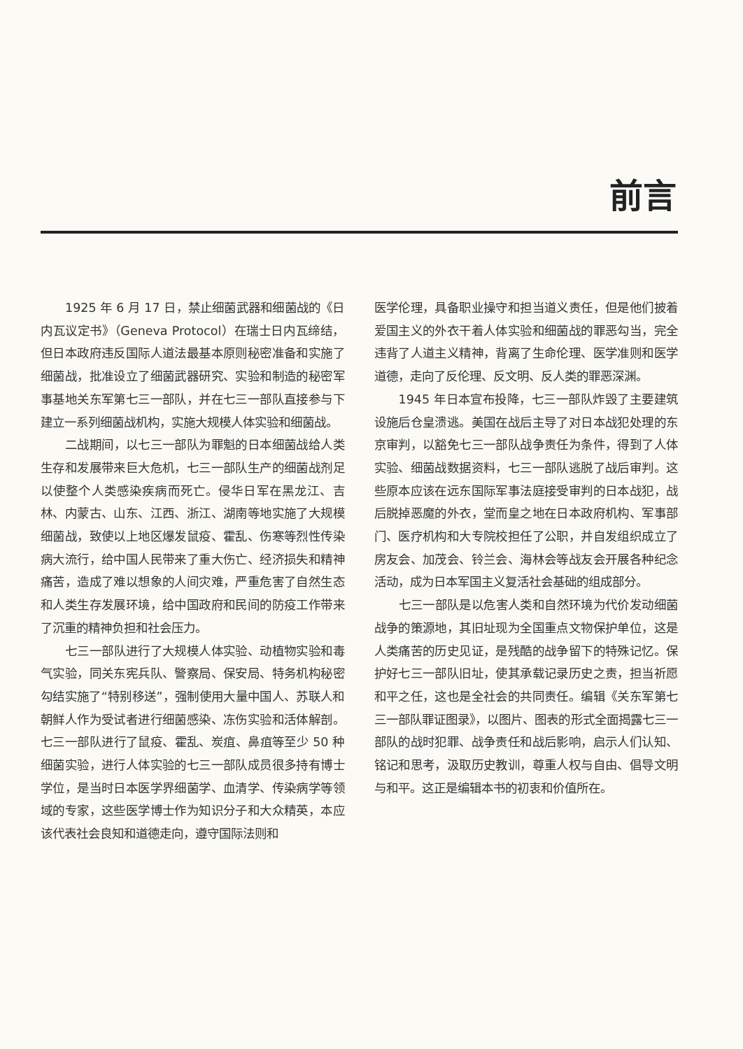前言
1925 年 6 月 17 日，禁止细菌武器和细菌战的《日内瓦议定书》（Geneva Protocol）在瑞士日内瓦缔结，但日本政府违反国际人道法最基本原则秘密准备和实施了细菌战，批准设立了细菌武器研究、实验和制造的秘密军事基地关东军第七三一部队，并在七三一部队直接参与下建立一系列细菌战机构，实施大规模人体实验和细菌战。
二战期间，以七三一部队为罪魁的日本细菌战给人类生存和发展带来巨大危机，七三一部队生产的细菌战剂足以使整个人类感染疾病而死亡。侵华日军在黑龙江、吉林、内蒙古、山东、江西、浙江、湖南等地实施了大规模细菌战，致使以上地区爆发鼠疫、霍乱、伤寒等烈性传染病大流行，给中国人民带来了重大伤亡、经济损失和精神痛苦，造成了难以想象的人间灾难，严重危害了自然生态和人类生存发展环境，给中国政府和民间的防疫工作带来了沉重的精神负担和社会压力。
七三一部队进行了大规模人体实验、动植物实验和毒气实验，同关东宪兵队、警察局、保安局、特务机构秘密勾结实施了“特别移送”，强制使用大量中国人、苏联人和朝鲜人作为受试者进行细菌感染、冻伤实验和活体解剖。七三一部队进行了鼠疫、霍乱、炭疽、鼻疽等至少 50 种细菌实验，进行人体实验的七三一部队成员很多持有博士学位，是当时日本医学界细菌学、血清学、传染病学等领域的专家，这些医学博士作为知识分子和大众精英，本应该代表社会良知和道德走向，遵守国际法则和
医学伦理，具备职业操守和担当道义责任，但是他们披着爱国主义的外衣干着人体实验和细菌战的罪恶勾当，完全违背了人道主义精神，背离了生命伦理、医学准则和医学道德，走向了反伦理、反文明、反人类的罪恶深渊。
1945 年日本宣布投降，七三一部队炸毁了主要建筑设施后仓皇溃逃。美国在战后主导了对日本战犯处理的东京审判，以豁免七三一部队战争责任为条件，得到了人体实验、细菌战数据资料，七三一部队逃脱了战后审判。这些原本应该在远东国际军事法庭接受审判的日本战犯，战后脱掉恶魔的外衣，堂而皇之地在日本政府机构、军事部门、医疗机构和大专院校担任了公职，并自发组织成立了房友会、加茂会、铃兰会、海林会等战友会开展各种纪念活动，成为日本军国主义复活社会基础的组成部分。
七三一部队是以危害人类和自然环境为代价发动细菌战争的策源地，其旧址现为全国重点文物保护单位，这是人类痛苦的历史见证，是残酷的战争留下的特殊记忆。保护好七三一部队旧址，使其承载记录历史之责，担当祈愿和平之任，这也是全社会的共同责任。编辑《关东军第七三一部队罪证图录》，以图片、图表的形式全面揭露七三一部队的战时犯罪、战争责任和战后影响，启示人们认知、铭记和思考，汲取历史教训，尊重人权与自由、倡导文明与和平。这正是编辑本书的初衷和价值所在。